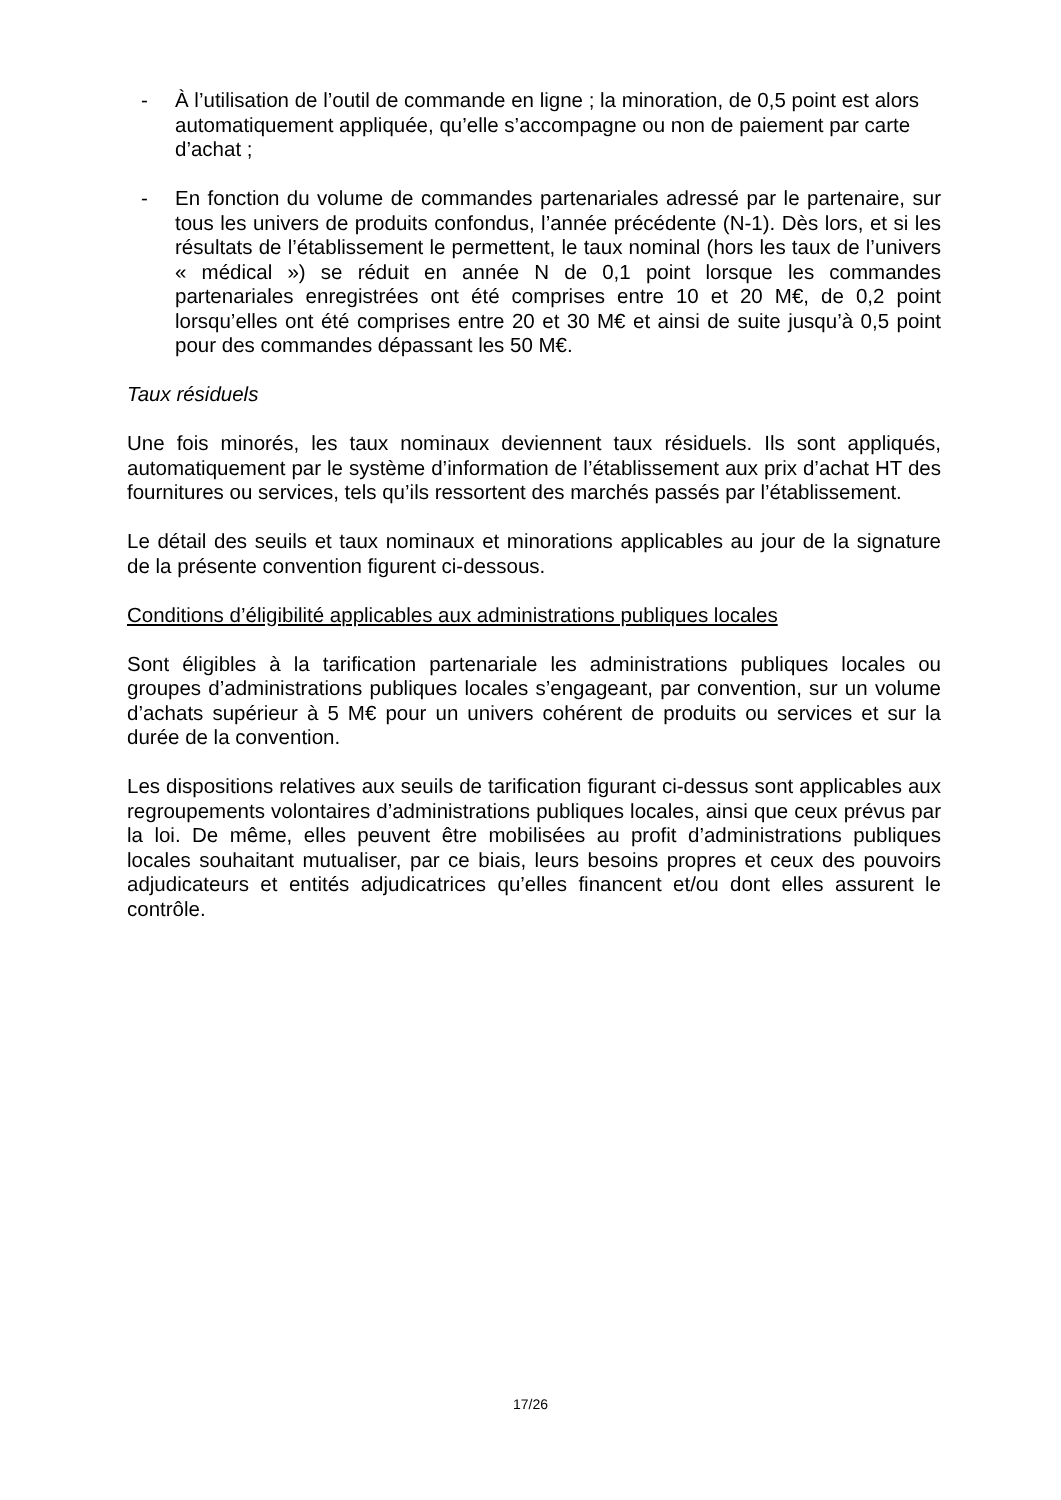- À l’utilisation de l’outil de commande en ligne ; la minoration, de 0,5 point est alors automatiquement appliquée, qu’elle s’accompagne ou non de paiement par carte d’achat ;
- En fonction du volume de commandes partenariales adressé par le partenaire, sur tous les univers de produits confondus, l’année précédente (N-1). Dès lors, et si les résultats de l’établissement le permettent, le taux nominal (hors les taux de l’univers « médical ») se réduit en année N de 0,1 point lorsque les commandes partenariales enregistrées ont été comprises entre 10 et 20 M€, de 0,2 point lorsqu’elles ont été comprises entre 20 et 30 M€ et ainsi de suite jusqu’à 0,5 point pour des commandes dépassant les 50 M€.
Taux résiduels
Une fois minorés, les taux nominaux deviennent taux résiduels. Ils sont appliqués, automatiquement par le système d’information de l’établissement aux prix d’achat HT des fournitures ou services, tels qu’ils ressortent des marchés passés par l’établissement.
Le détail des seuils et taux nominaux et minorations applicables au jour de la signature de la présente convention figurent ci-dessous.
Conditions d’éligibilité applicables aux administrations publiques locales
Sont éligibles à la tarification partenariale les administrations publiques locales ou groupes d’administrations publiques locales s’engageant, par convention, sur un volume d’achats supérieur à 5 M€ pour un univers cohérent de produits ou services et sur la durée de la convention.
Les dispositions relatives aux seuils de tarification figurant ci-dessus sont applicables aux regroupements volontaires d’administrations publiques locales, ainsi que ceux prévus par la loi. De même, elles peuvent être mobilisées au profit d’administrations publiques locales souhaitant mutualiser, par ce biais, leurs besoins propres et ceux des pouvoirs adjudicateurs et entités adjudicatrices qu’elles financent et/ou dont elles assurent le contrôle.
17/26